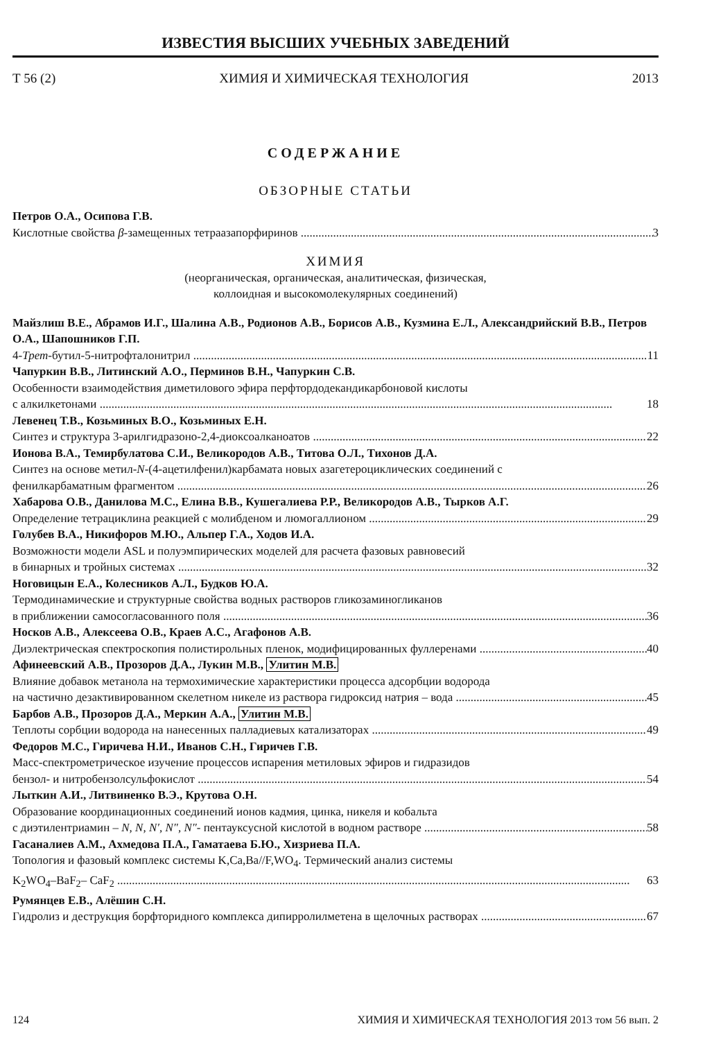ИЗВЕСТИЯ ВЫСШИХ УЧЕБНЫХ ЗАВЕДЕНИЙ
Т 56 (2) ХИМИЯ И ХИМИЧЕСКАЯ ТЕХНОЛОГИЯ 2013
СОДЕРЖАНИЕ
ОБЗОРНЫЕ СТАТЬИ
Петров О.А., Осипова Г.В.
Кислотные свойства β-замещенных тетраазапорфиринов 3
ХИМИЯ
(неорганическая, органическая, аналитическая, физическая,
коллоидная и высокомолекулярных соединений)
Майзлиш В.Е., Абрамов И.Г., Шалина А.В., Родионов А.В., Борисов А.В., Кузмина Е.Л., Александрийский В.В., Петров О.А., Шапошников Г.П.
4-Трет-бутил-5-нитрофталонитрил 11
Чапуркин В.В., Литинский А.О., Перминов В.Н., Чапуркин С.В.
Особенности взаимодействия диметилового эфира перфтордодекандикарбоновой кислоты
с алкилкетонами 18
Левенец Т.В., Козьминых В.О., Козьминых Е.Н.
Синтез и структура 3-арилгидразоно-2,4-диоксоалканоатов 22
Ионова В.А., Темирбулатова С.И., Великородов А.В., Титова О.Л., Тихонов Д.А.
Синтез на основе метил-N-(4-ацетилфенил)карбамата новых азагетероциклических соединений с
фенилкарбаматным фрагментом 26
Хабарова О.В., Данилова М.С., Елина В.В., Кушегалиева Р.Р., Великородов А.В., Тырков А.Г.
Определение тетрациклина реакцией с молибденом и люмогаллионом 29
Голубев В.А., Никифоров М.Ю., Альпер Г.А., Ходов И.А.
Возможности модели ASL и полуэмпирических моделей для расчета фазовых равновесий
в бинарных и тройных системах 32
Ноговицын Е.А., Колесников А.Л., Будков Ю.А.
Термодинамические и структурные свойства водных растворов гликозаминогликанов
в приближении самосогласованного поля 36
Носков А.В., Алексеева О.В., Краев А.С., Агафонов А.В.
Диэлектрическая спектроскопия полистирольных пленок, модифицированных фуллеренами 40
Афинеевский А.В., Прозоров Д.А., Лукин М.В., Улитин М.В.
Влияние добавок метанола на термохимические характеристики процесса адсорбции водорода
на частично дезактивированном скелетном никеле из раствора гидроксид натрия – вода 45
Барбов А.В., Прозоров Д.А., Меркин А.А., Улитин М.В.
Теплоты сорбции водорода на нанесенных палладиевых катализаторах 49
Федоров М.С., Гиричева Н.И., Иванов С.Н., Гиричев Г.В.
Масс-спектрометрическое изучение процессов испарения метиловых эфиров и гидразидов
бензол- и нитробензолсульфокислот 54
Лыткин А.И., Литвиненко В.Э., Крутова О.Н.
Образование координационных соединений ионов кадмия, цинка, никеля и кобальта
с диэтилентриамин – N, N, N′, N″, N″- пентауксусной кислотой в водном растворе 58
Гасаналиев А.М., Ахмедова П.А., Гаматаева Б.Ю., Хизриева П.А.
Топология и фазовый комплекс системы K,Ca,Ba//F,WO<sub>4</sub>. Термический анализ системы
K<sub>2</sub>WO<sub>4</sub>–BaF<sub>2</sub>– CaF<sub>2</sub> 63
Румянцев Е.В., Алёшин С.Н.
Гидролиз и деструкция борфторидного комплекса дипирролилметена в щелочных растворах 67
124 ХИМИЯ И ХИМИЧЕСКАЯ ТЕХНОЛОГИЯ 2013 том 56 вып. 2